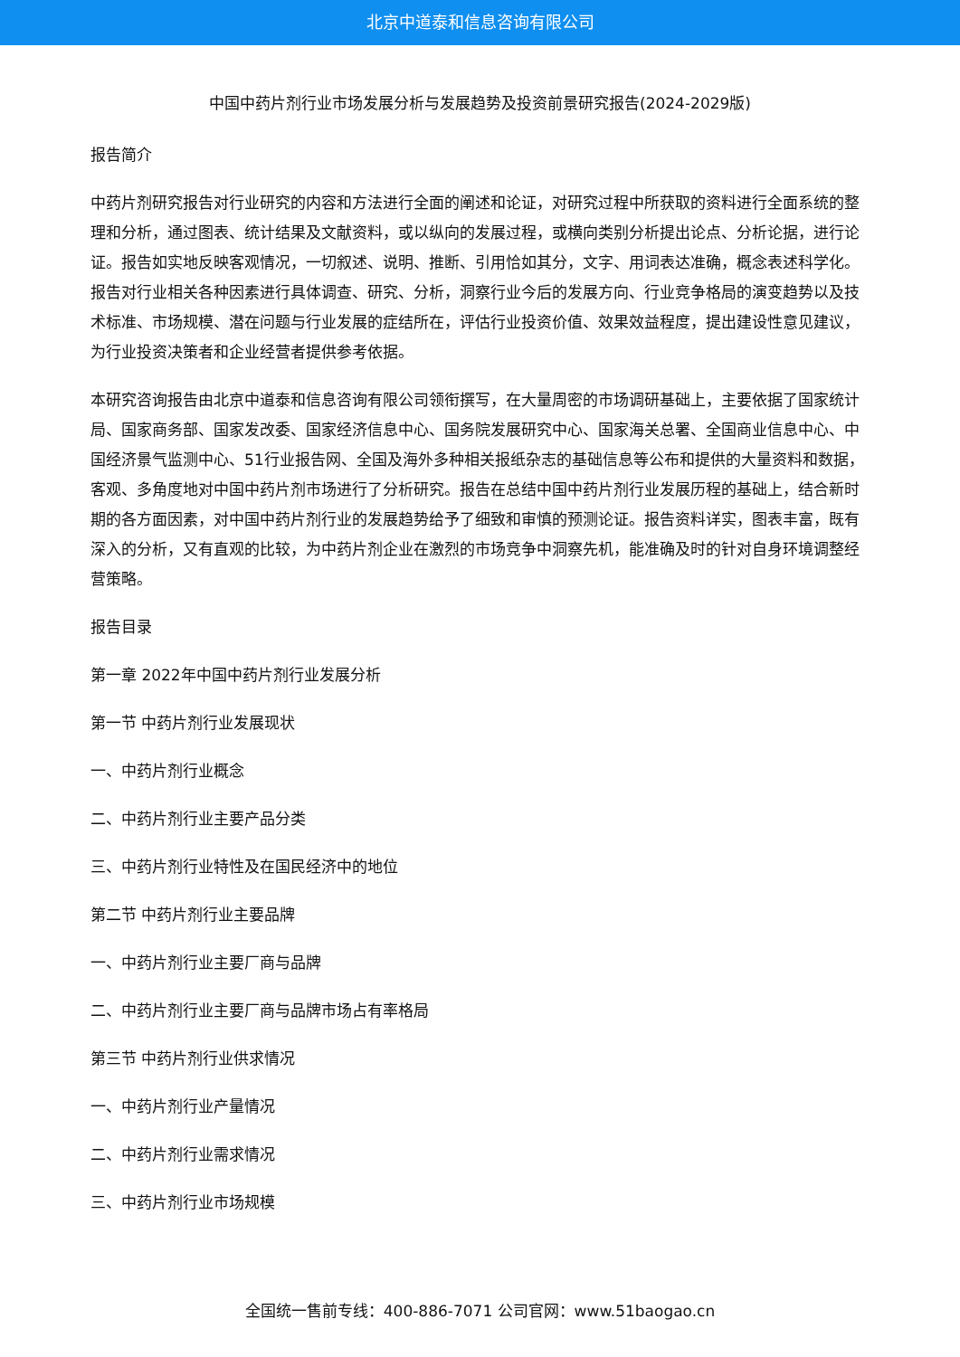北京中道泰和信息咨询有限公司
中国中药片剂行业市场发展分析与发展趋势及投资前景研究报告(2024-2029版)
报告简介
中药片剂研究报告对行业研究的内容和方法进行全面的阐述和论证，对研究过程中所获取的资料进行全面系统的整理和分析，通过图表、统计结果及文献资料，或以纵向的发展过程，或横向类别分析提出论点、分析论据，进行论证。报告如实地反映客观情况，一切叙述、说明、推断、引用恰如其分，文字、用词表达准确，概念表述科学化。报告对行业相关各种因素进行具体调查、研究、分析，洞察行业今后的发展方向、行业竞争格局的演变趋势以及技术标准、市场规模、潜在问题与行业发展的症结所在，评估行业投资价值、效果效益程度，提出建设性意见建议，为行业投资决策者和企业经营者提供参考依据。
本研究咨询报告由北京中道泰和信息咨询有限公司领衔撰写，在大量周密的市场调研基础上，主要依据了国家统计局、国家商务部、国家发改委、国家经济信息中心、国务院发展研究中心、国家海关总署、全国商业信息中心、中国经济景气监测中心、51行业报告网、全国及海外多种相关报纸杂志的基础信息等公布和提供的大量资料和数据，客观、多角度地对中国中药片剂市场进行了分析研究。报告在总结中国中药片剂行业发展历程的基础上，结合新时期的各方面因素，对中国中药片剂行业的发展趋势给予了细致和审慎的预测论证。报告资料详实，图表丰富，既有深入的分析，又有直观的比较，为中药片剂企业在激烈的市场竞争中洞察先机，能准确及时的针对自身环境调整经营策略。
报告目录
第一章 2022年中国中药片剂行业发展分析
第一节 中药片剂行业发展现状
一、中药片剂行业概念
二、中药片剂行业主要产品分类
三、中药片剂行业特性及在国民经济中的地位
第二节 中药片剂行业主要品牌
一、中药片剂行业主要厂商与品牌
二、中药片剂行业主要厂商与品牌市场占有率格局
第三节 中药片剂行业供求情况
一、中药片剂行业产量情况
二、中药片剂行业需求情况
三、中药片剂行业市场规模
全国统一售前专线：400-886-7071 公司官网：www.51baogao.cn